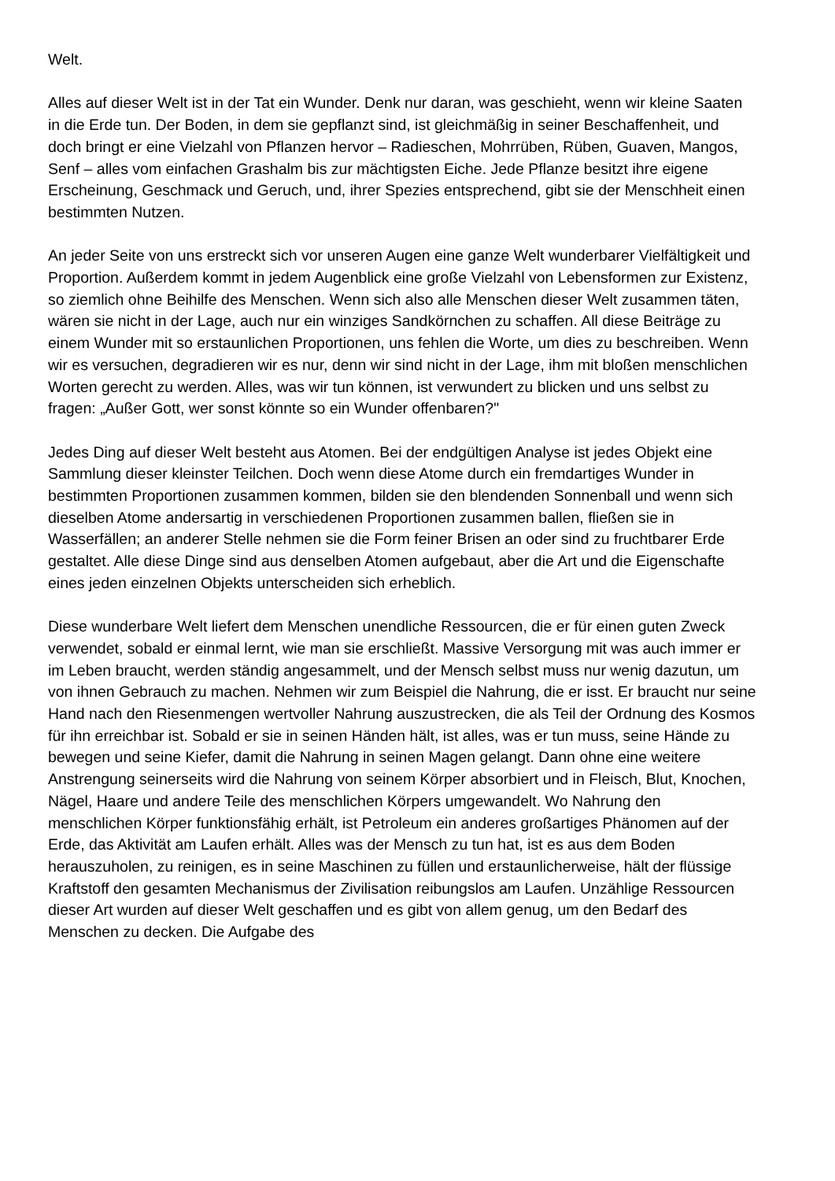Welt.
Alles auf dieser Welt ist in der Tat ein Wunder. Denk nur daran, was geschieht, wenn wir kleine Saaten in die Erde tun. Der Boden, in dem sie gepflanzt sind, ist gleichmäßig in seiner Beschaffenheit, und doch bringt er eine Vielzahl von Pflanzen hervor – Radieschen, Mohrrüben, Rüben, Guaven, Mangos, Senf – alles vom einfachen Grashalm bis zur mächtigsten Eiche. Jede Pflanze besitzt ihre eigene Erscheinung, Geschmack und Geruch, und, ihrer Spezies entsprechend, gibt sie der Menschheit einen bestimmten Nutzen.
An jeder Seite von uns erstreckt sich vor unseren Augen eine ganze Welt wunderbarer Vielfältigkeit und Proportion. Außerdem kommt in jedem Augenblick eine große Vielzahl von Lebensformen zur Existenz, so ziemlich ohne Beihilfe des Menschen. Wenn sich also alle Menschen dieser Welt zusammen täten, wären sie nicht in der Lage, auch nur ein winziges Sandkörnchen zu schaffen. All diese Beiträge zu einem Wunder mit so erstaunlichen Proportionen, uns fehlen die Worte, um dies zu beschreiben. Wenn wir es versuchen, degradieren wir es nur, denn wir sind nicht in der Lage, ihm mit bloßen menschlichen Worten gerecht zu werden. Alles, was wir tun können, ist verwundert zu blicken und uns selbst zu fragen: „Außer Gott, wer sonst könnte so ein Wunder offenbaren?"
Jedes Ding auf dieser Welt besteht aus Atomen. Bei der endgültigen Analyse ist jedes Objekt eine Sammlung dieser kleinster Teilchen. Doch wenn diese Atome durch ein fremdartiges Wunder in bestimmten Proportionen zusammen kommen, bilden sie den blendenden Sonnenball und wenn sich dieselben Atome andersartig in verschiedenen Proportionen zusammen ballen, fließen sie in Wasserfällen; an anderer Stelle nehmen sie die Form feiner Brisen an oder sind zu fruchtbarer Erde gestaltet. Alle diese Dinge sind aus denselben Atomen aufgebaut, aber die Art und die Eigenschafte eines jeden einzelnen Objekts unterscheiden sich erheblich.
Diese wunderbare Welt liefert dem Menschen unendliche Ressourcen, die er für einen guten Zweck verwendet, sobald er einmal lernt, wie man sie erschließt. Massive Versorgung mit was auch immer er im Leben braucht, werden ständig angesammelt, und der Mensch selbst muss nur wenig dazutun, um von ihnen Gebrauch zu machen. Nehmen wir zum Beispiel die Nahrung, die er isst. Er braucht nur seine Hand nach den Riesenmengen wertvoller Nahrung auszustrecken, die als Teil der Ordnung des Kosmos für ihn erreichbar ist. Sobald er sie in seinen Händen hält, ist alles, was er tun muss, seine Hände zu bewegen und seine Kiefer, damit die Nahrung in seinen Magen gelangt. Dann ohne eine weitere Anstrengung seinerseits wird die Nahrung von seinem Körper absorbiert und in Fleisch, Blut, Knochen, Nägel, Haare und andere Teile des menschlichen Körpers umgewandelt. Wo Nahrung den menschlichen Körper funktionsfähig erhält, ist Petroleum ein anderes großartiges Phänomen auf der Erde, das Aktivität am Laufen erhält. Alles was der Mensch zu tun hat, ist es aus dem Boden herauszuholen, zu reinigen, es in seine Maschinen zu füllen und erstaunlicherweise, hält der flüssige Kraftstoff den gesamten Mechanismus der Zivilisation reibungslos am Laufen. Unzählige Ressourcen dieser Art wurden auf dieser Welt geschaffen und es gibt von allem genug, um den Bedarf des Menschen zu decken. Die Aufgabe des